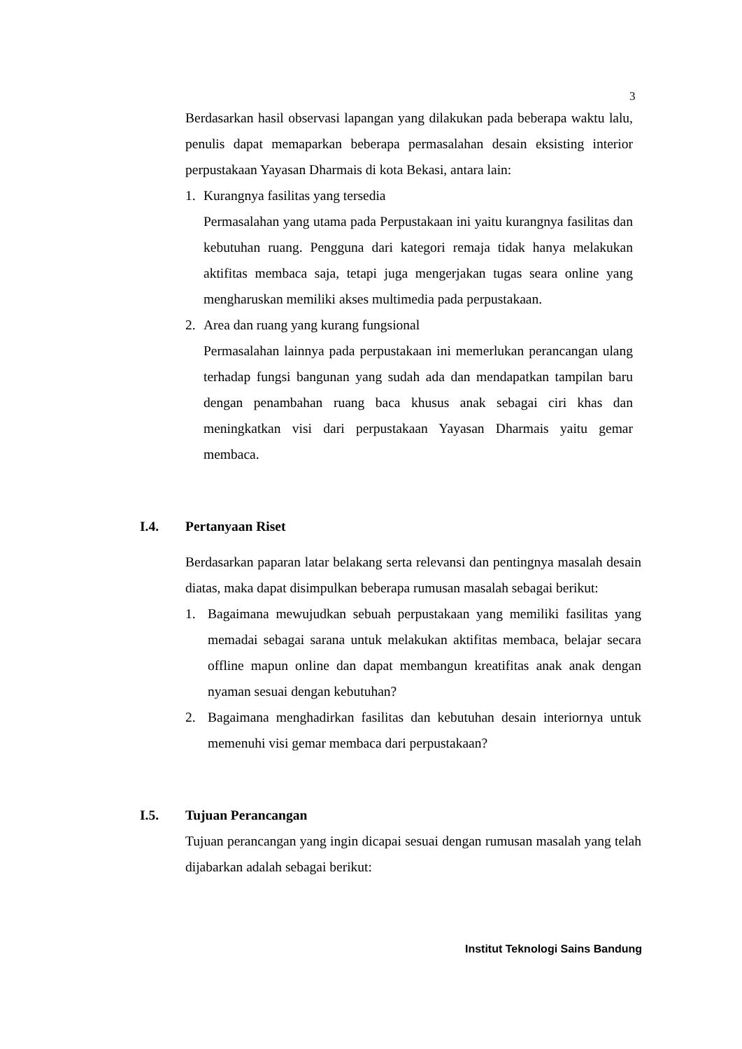3
Berdasarkan hasil observasi lapangan yang dilakukan pada beberapa waktu lalu, penulis dapat memaparkan beberapa permasalahan desain eksisting interior perpustakaan Yayasan Dharmais di kota Bekasi, antara lain:
1. Kurangnya fasilitas yang tersedia
Permasalahan yang utama pada Perpustakaan ini yaitu kurangnya fasilitas dan kebutuhan ruang. Pengguna dari kategori remaja tidak hanya melakukan aktifitas membaca saja, tetapi juga mengerjakan tugas seara online yang mengharuskan memiliki akses multimedia pada perpustakaan.
2. Area dan ruang yang kurang fungsional
Permasalahan lainnya pada perpustakaan ini memerlukan perancangan ulang terhadap fungsi bangunan yang sudah ada dan mendapatkan tampilan baru dengan penambahan ruang baca khusus anak sebagai ciri khas dan meningkatkan visi dari perpustakaan Yayasan Dharmais yaitu gemar membaca.
I.4. Pertanyaan Riset
Berdasarkan paparan latar belakang serta relevansi dan pentingnya masalah desain diatas, maka dapat disimpulkan beberapa rumusan masalah sebagai berikut:
1. Bagaimana mewujudkan sebuah perpustakaan yang memiliki fasilitas yang memadai sebagai sarana untuk melakukan aktifitas membaca, belajar secara offline mapun online dan dapat membangun kreatifitas anak anak dengan nyaman sesuai dengan kebutuhan?
2. Bagaimana menghadirkan fasilitas dan kebutuhan desain interiornya untuk memenuhi visi gemar membaca dari perpustakaan?
I.5. Tujuan Perancangan
Tujuan perancangan yang ingin dicapai sesuai dengan rumusan masalah yang telah dijabarkan adalah sebagai berikut:
Institut Teknologi Sains Bandung